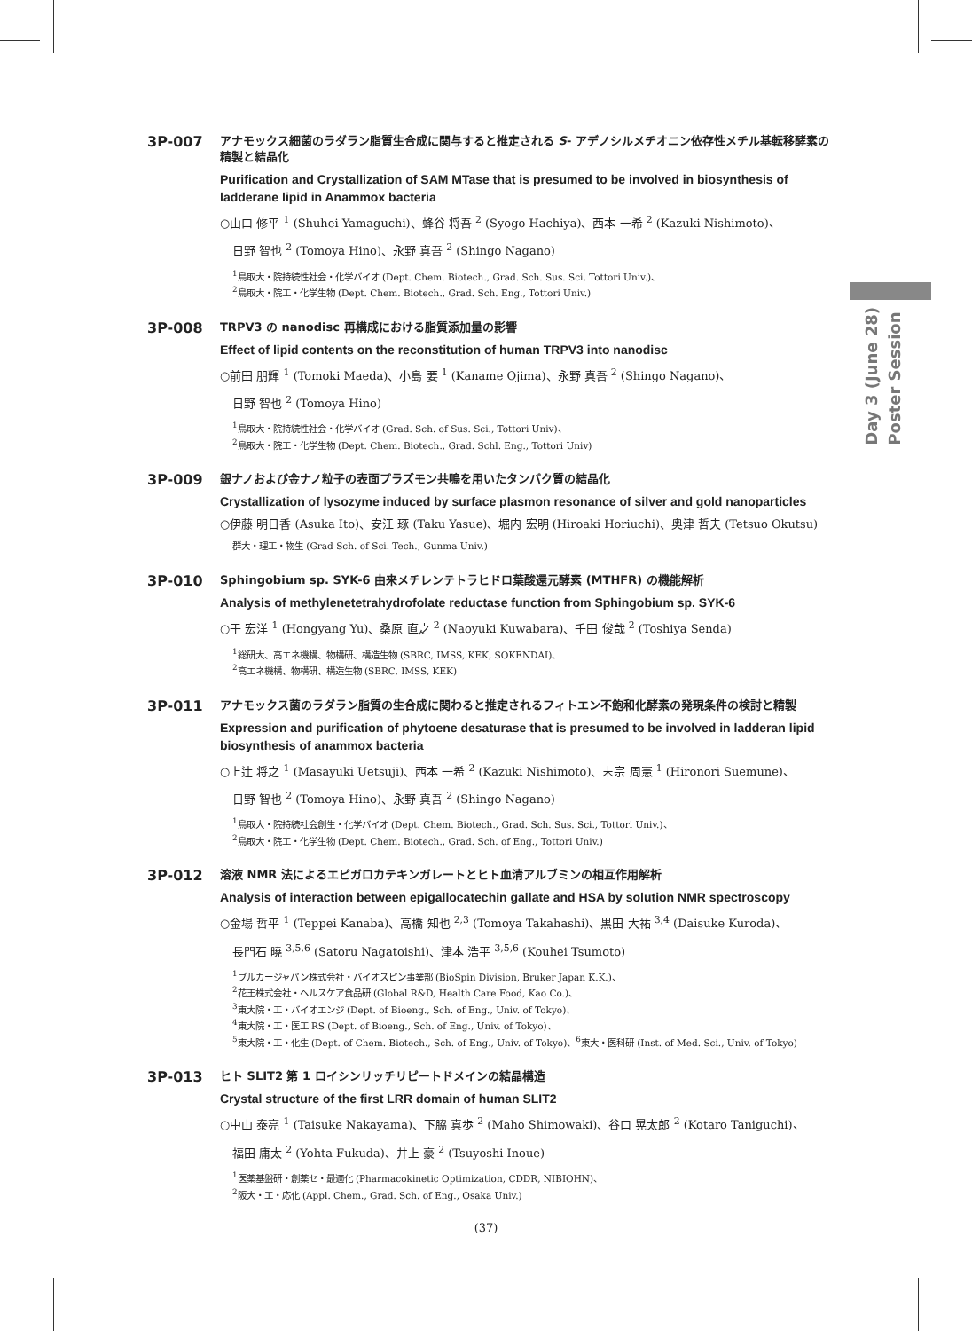3P-007
アナモックス細菌のラダラン脂質生合成に関与すると推定される S- アデノシルメチオニン依存性メチル基転移酵素の精製と結晶化
Purification and Crystallization of SAM MTase that is presumed to be involved in biosynthesis of ladderane lipid in Anammox bacteria
○山口 修平 <sup>1</sup> (Shuhei Yamaguchi)、蜂谷 将吾 <sup>2</sup> (Syogo Hachiya)、西本 一希 <sup>2</sup> (Kazuki Nishimoto)、
日野 智也 <sup>2</sup> (Tomoya Hino)、永野 真吾 <sup>2</sup> (Shingo Nagano)
<sup>1</sup> 鳥取大・院持続性社会・化学バイオ (Dept. Chem. Biotech., Grad. Sch. Sus. Sci, Tottori Univ.)、
<sup>2</sup> 鳥取大・院工・化学生物 (Dept. Chem. Biotech., Grad. Sch. Eng., Tottori Univ.)
3P-008
TRPV3 の nanodisc 再構成における脂質添加量の影響
Effect of lipid contents on the reconstitution of human TRPV3 into nanodisc
○前田 朋輝 <sup>1</sup> (Tomoki Maeda)、小島 要 <sup>1</sup> (Kaname Ojima)、永野 真吾 <sup>2</sup> (Shingo Nagano)、
日野 智也 <sup>2</sup> (Tomoya Hino)
<sup>1</sup> 鳥取大・院持続性社会・化学バイオ (Grad. Sch. of Sus. Sci., Tottori Univ)、
<sup>2</sup> 鳥取大・院工・化学生物 (Dept. Chem. Biotech., Grad. Schl. Eng., Tottori Univ)
3P-009
銀ナノおよび金ナノ粒子の表面プラズモン共鳴を用いたタンパク質の結晶化
Crystallization of lysozyme induced by surface plasmon resonance of silver and gold nanoparticles
○伊藤 明日香 (Asuka Ito)、安江 琢 (Taku Yasue)、堀内 宏明 (Hiroaki Horiuchi)、奥津 哲夫 (Tetsuo Okutsu)
群大・理工・物生 (Grad Sch. of Sci. Tech., Gunma Univ.)
3P-010
Sphingobium sp. SYK-6 由来メチレンテトラヒドロ葉酸還元酵素 (MTHFR) の機能解析
Analysis of methylenetetrahydrofolate reductase function from Sphingobium sp. SYK-6
○于 宏洋 <sup>1</sup> (Hongyang Yu)、桑原 直之 <sup>2</sup> (Naoyuki Kuwabara)、千田 俊哉 <sup>2</sup> (Toshiya Senda)
<sup>1</sup> 総研大、高エネ機構、物構研、構造生物 (SBRC, IMSS, KEK, SOKENDAI)、
<sup>2</sup> 高エネ機構、物構研、構造生物 (SBRC, IMSS, KEK)
3P-011
アナモックス菌のラダラン脂質の生合成に関わると推定されるフィトエン不飽和化酵素の発現条件の検討と精製
Expression and purification of phytoene desaturase that is presumed to be involved in ladderan lipid biosynthesis of anammox bacteria
○上辻 将之 <sup>1</sup> (Masayuki Uetsuji)、西本 一希 <sup>2</sup> (Kazuki Nishimoto)、末宗 周憲 <sup>1</sup> (Hironori Suemune)、
日野 智也 <sup>2</sup> (Tomoya Hino)、永野 真吾 <sup>2</sup> (Shingo Nagano)
<sup>1</sup> 鳥取大・院持続社会創生・化学バイオ (Dept. Chem. Biotech., Grad. Sch. Sus. Sci., Tottori Univ.)、
<sup>2</sup> 鳥取大・院工・化学生物 (Dept. Chem. Biotech., Grad. Sch. of Eng., Tottori Univ.)
3P-012
溶液 NMR 法によるエピガロカテキンガレートとヒト血清アルブミンの相互作用解析
Analysis of interaction between epigallocatechin gallate and HSA by solution NMR spectroscopy
○金場 哲平 <sup>1</sup> (Teppei Kanaba)、高橋 知也 <sup>2,3</sup> (Tomoya Takahashi)、黒田 大祐 <sup>3,4</sup> (Daisuke Kuroda)、
長門石 曉 <sup>3,5,6</sup> (Satoru Nagatoishi)、津本 浩平 <sup>3,5,6</sup> (Kouhei Tsumoto)
<sup>1</sup> ブルカージャパン株式会社・バイオスピン事業部 (BioSpin Division, Bruker Japan K.K.)、
<sup>2</sup> 花王株式会社・ヘルスケア食品研 (Global R&D, Health Care Food, Kao Co.)、
<sup>3</sup> 東大院・工・バイオエンジ (Dept. of Bioeng., Sch. of Eng., Univ. of Tokyo)、
<sup>4</sup> 東大院・工・医工 RS (Dept. of Bioeng., Sch. of Eng., Univ. of Tokyo)、
<sup>5</sup> 東大院・工・化生 (Dept. of Chem. Biotech., Sch. of Eng., Univ. of Tokyo)、<sup>6</sup>東大・医科研 (Inst. of Med. Sci., Univ. of Tokyo)
3P-013
ヒト SLIT2 第 1 ロイシンリッチリピートドメインの結晶構造
Crystal structure of the first LRR domain of human SLIT2
○中山 泰亮 <sup>1</sup> (Taisuke Nakayama)、下脇 真歩 <sup>2</sup> (Maho Shimowaki)、谷口 晃太郎 <sup>2</sup> (Kotaro Taniguchi)、
福田 庸太 <sup>2</sup> (Yohta Fukuda)、井上 豪 <sup>2</sup> (Tsuyoshi Inoue)
<sup>1</sup> 医薬基盤研・創薬セ・最適化 (Pharmacokinetic Optimization, CDDR, NIBIOHN)、
<sup>2</sup> 阪大・工・応化 (Appl. Chem., Grad. Sch. of Eng., Osaka Univ.)
Day 3 (June 28)
Poster Session
(37)